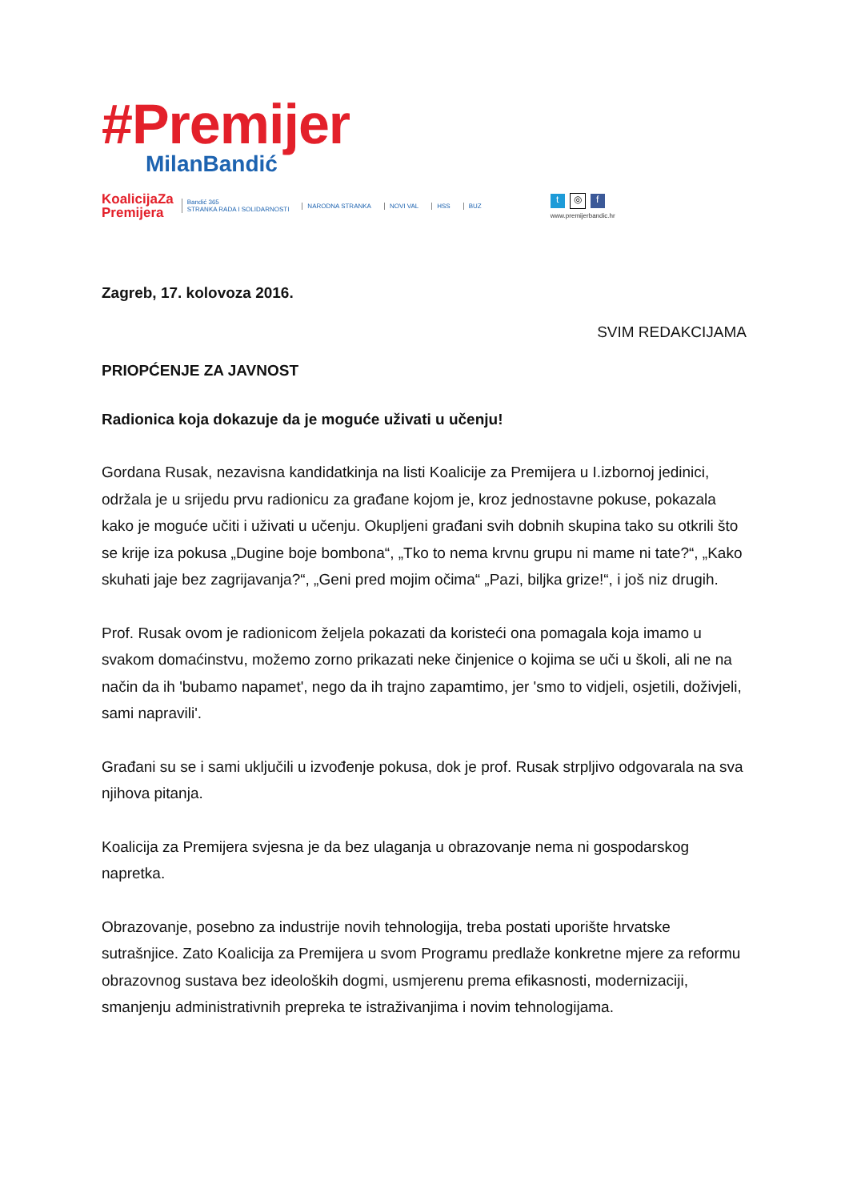#Premijer
MilanBandić
KoalicijaZa
Premijera
Bandić 365
STRANKA RADA I SOLIDARNOSTI
NARODNA STRANKA NOVI VAL HSS BUZ
t ◎ f
www.premijerbandic.hr
Zagreb, 17. kolovoza 2016.
SVIM REDAKCIJAMA
PRIOPĆENJE ZA JAVNOST
Radionica koja dokazuje da je moguće uživati u učenju!
Gordana Rusak, nezavisna kandidatkinja na listi Koalicije za Premijera u I.izbornoj jedinici, održala je u srijedu prvu radionicu za građane kojom je, kroz jednostavne pokuse, pokazala kako je moguće učiti i uživati u učenju. Okupljeni građani svih dobnih skupina tako su otkrili što se krije iza pokusa „Dugine boje bombona“, „Tko to nema krvnu grupu ni mame ni tate?“, „Kako skuhati jaje bez zagrijavanja?“, „Geni pred mojim očima“ „Pazi, biljka grize!“, i još niz drugih.
Prof. Rusak ovom je radionicom željela pokazati da koristeći ona pomagala koja imamo u svakom domaćinstvu, možemo zorno prikazati neke činjenice o kojima se uči u školi, ali ne na način da ih 'bubamo napamet', nego da ih trajno zapamtimo, jer 'smo to vidjeli, osjetili, doživjeli, sami napravili'.
Građani su se i sami uključili u izvođenje pokusa, dok je prof. Rusak strpljivo odgovarala na sva njihova pitanja.
Koalicija za Premijera svjesna je da bez ulaganja u obrazovanje nema ni gospodarskog napretka.
Obrazovanje, posebno za industrije novih tehnologija, treba postati uporište hrvatske sutrašnjice. Zato Koalicija za Premijera u svom Programu predlaže konkretne mjere za reformu obrazovnog sustava bez ideoloških dogmi, usmjerenu prema efikasnosti, modernizaciji, smanjenju administrativnih prepreka te istraživanjima i novim tehnologijama.